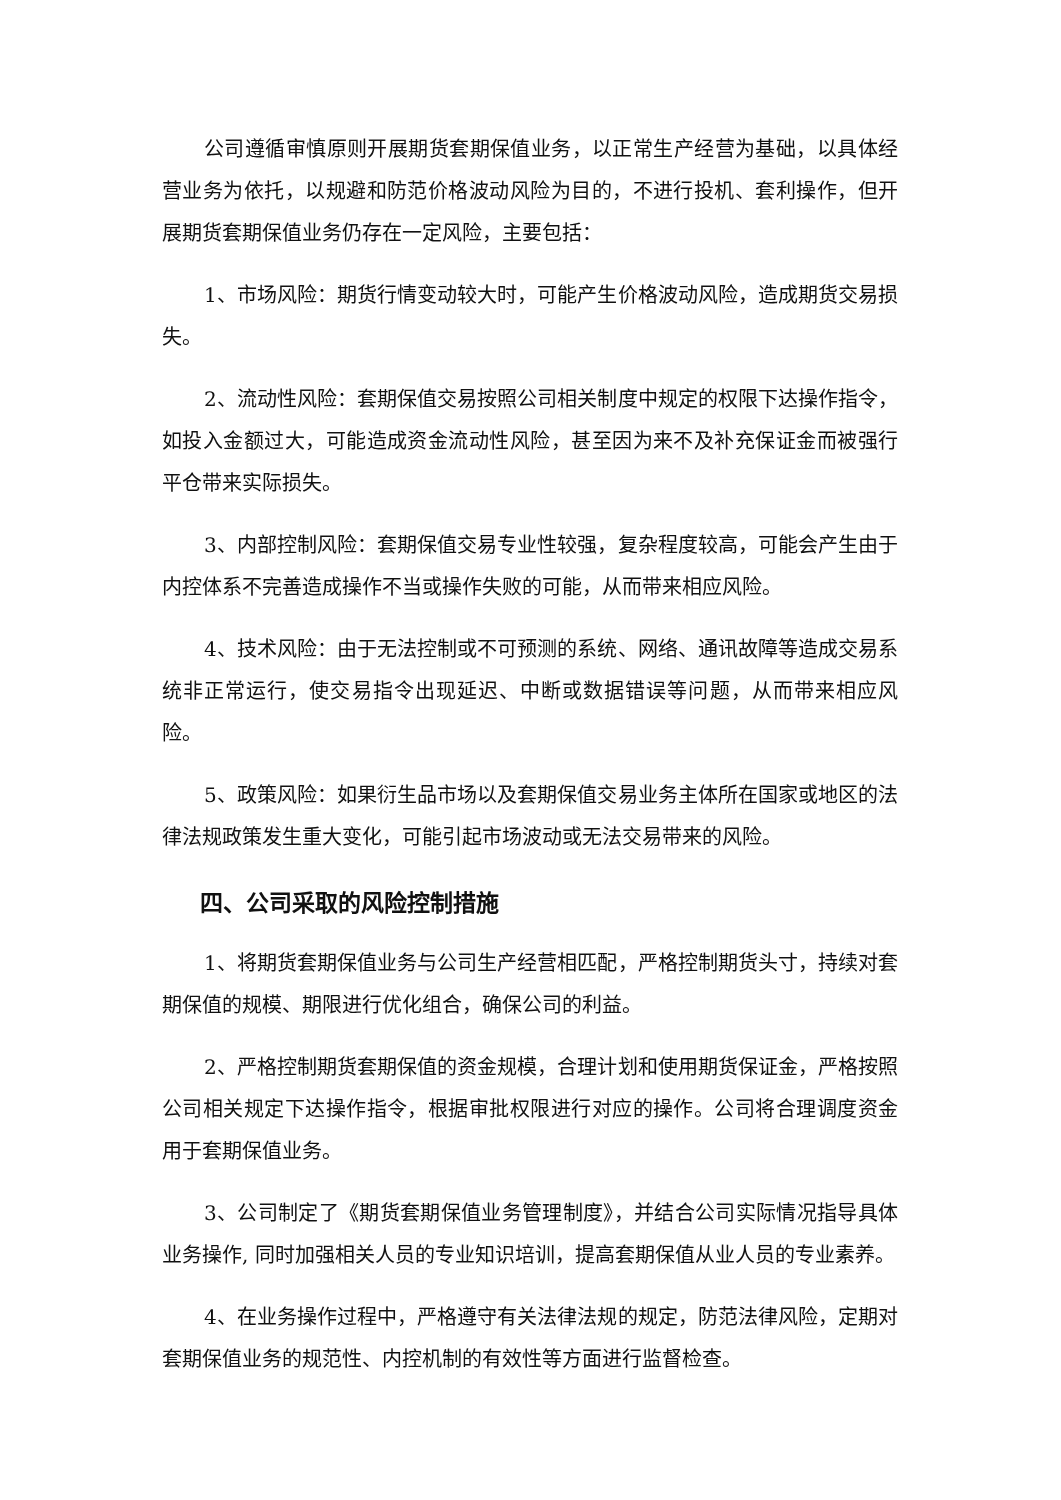公司遵循审慎原则开展期货套期保值业务，以正常生产经营为基础，以具体经营业务为依托，以规避和防范价格波动风险为目的，不进行投机、套利操作，但开展期货套期保值业务仍存在一定风险，主要包括：
1、市场风险：期货行情变动较大时，可能产生价格波动风险，造成期货交易损失。
2、流动性风险：套期保值交易按照公司相关制度中规定的权限下达操作指令，如投入金额过大，可能造成资金流动性风险，甚至因为来不及补充保证金而被强行平仓带来实际损失。
3、内部控制风险：套期保值交易专业性较强，复杂程度较高，可能会产生由于内控体系不完善造成操作不当或操作失败的可能，从而带来相应风险。
4、技术风险：由于无法控制或不可预测的系统、网络、通讯故障等造成交易系统非正常运行，使交易指令出现延迟、中断或数据错误等问题，从而带来相应风险。
5、政策风险：如果衍生品市场以及套期保值交易业务主体所在国家或地区的法律法规政策发生重大变化，可能引起市场波动或无法交易带来的风险。
四、公司采取的风险控制措施
1、将期货套期保值业务与公司生产经营相匹配，严格控制期货头寸，持续对套期保值的规模、期限进行优化组合，确保公司的利益。
2、严格控制期货套期保值的资金规模，合理计划和使用期货保证金，严格按照公司相关规定下达操作指令，根据审批权限进行对应的操作。公司将合理调度资金用于套期保值业务。
3、公司制定了《期货套期保值业务管理制度》，并结合公司实际情况指导具体业务操作, 同时加强相关人员的专业知识培训，提高套期保值从业人员的专业素养。
4、在业务操作过程中，严格遵守有关法律法规的规定，防范法律风险，定期对套期保值业务的规范性、内控机制的有效性等方面进行监督检查。